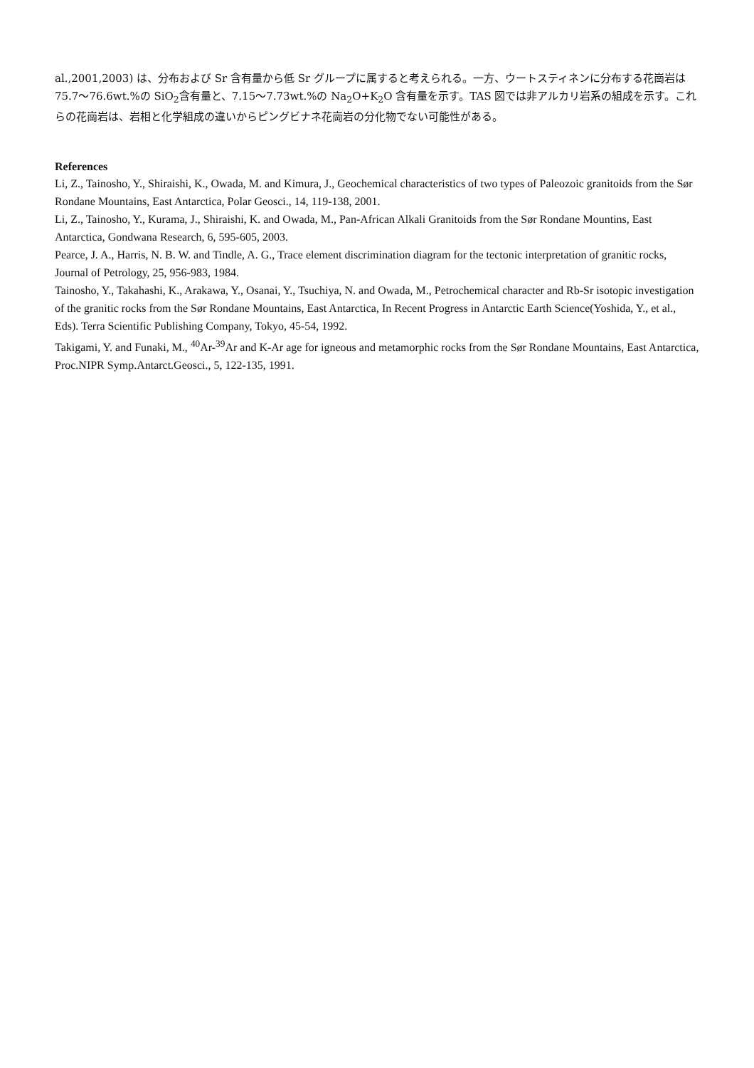al.,2001,2003) は、分布および Sr 含有量から低 Sr グループに属すると考えられる。一方、ウートスティネンに分布する花崗岩は 75.7〜76.6wt.%の SiO<sub>2</sub>含有量と、7.15〜7.73wt.%の Na<sub>2</sub>O+K<sub>2</sub>O 含有量を示す。TAS 図では非アルカリ岩系の組成を示す。これらの花崗岩は、岩相と化学組成の違いからピングビナネ花崗岩の分化物でない可能性がある。
References
Li, Z., Tainosho, Y., Shiraishi, K., Owada, M. and Kimura, J., Geochemical characteristics of two types of Paleozoic granitoids from the Sør Rondane Mountains, East Antarctica, Polar Geosci., 14, 119-138, 2001.
Li, Z., Tainosho, Y., Kurama, J., Shiraishi, K. and Owada, M., Pan-African Alkali Granitoids from the Sør Rondane Mountins, East Antarctica, Gondwana Research, 6, 595-605, 2003.
Pearce, J. A., Harris, N. B. W. and Tindle, A. G., Trace element discrimination diagram for the tectonic interpretation of granitic rocks, Journal of Petrology, 25, 956-983, 1984.
Tainosho, Y., Takahashi, K., Arakawa, Y., Osanai, Y., Tsuchiya, N. and Owada, M., Petrochemical character and Rb-Sr isotopic investigation of the granitic rocks from the Sør Rondane Mountains, East Antarctica, In Recent Progress in Antarctic Earth Science(Yoshida, Y., et al., Eds). Terra Scientific Publishing Company, Tokyo, 45-54, 1992.
Takigami, Y. and Funaki, M., <sup>40</sup>Ar-<sup>39</sup>Ar and K-Ar age for igneous and metamorphic rocks from the Sør Rondane Mountains, East Antarctica, Proc.NIPR Symp.Antarct.Geosci., 5, 122-135, 1991.